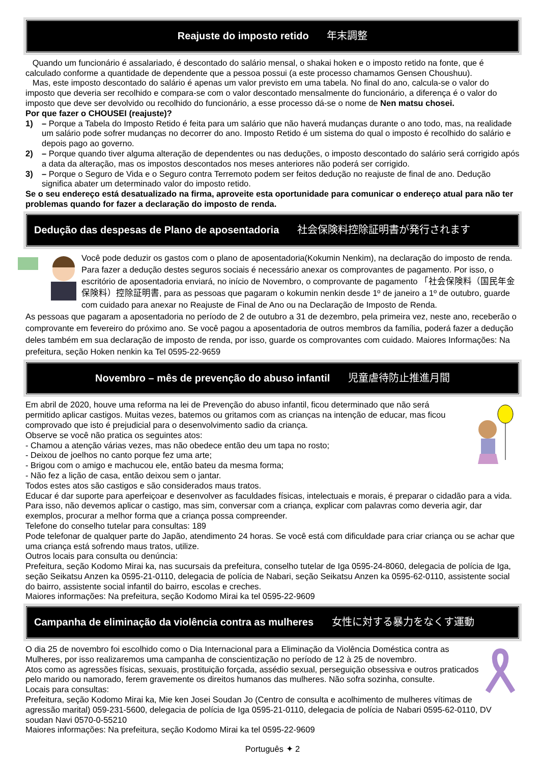Reajuste do imposto retido 年末調整
Quando um funcionário é assalariado, é descontado do salário mensal, o shakai hoken e o imposto retido na fonte, que é calculado conforme a quantidade de dependente que a pessoa possui (a este processo chamamos Gensen Choushuu).
Mas, este imposto descontado do salário é apenas um valor previsto em uma tabela. No final do ano, calcula-se o valor do imposto que deveria ser recolhido e compara-se com o valor descontado mensalmente do funcionário, a diferença é o valor do imposto que deve ser devolvido ou recolhido do funcionário, a esse processo dá-se o nome de Nen matsu chosei.
Por que fazer o CHOUSEI (reajuste)?
1) – Porque a Tabela do Imposto Retido é feita para um salário que não haverá mudanças durante o ano todo, mas, na realidade um salário pode sofrer mudanças no decorrer do ano. Imposto Retido é um sistema do qual o imposto é recolhido do salário e depois pago ao governo.
2) – Porque quando tiver alguma alteração de dependentes ou nas deduções, o imposto descontado do salário será corrigido após a data da alteração, mas os impostos descontados nos meses anteriores não poderá ser corrigido.
3) – Porque o Seguro de Vida e o Seguro contra Terremoto podem ser feitos dedução no reajuste de final de ano. Dedução significa abater um determinado valor do imposto retido.
Se o seu endereço está desatualizado na firma, aproveite esta oportunidade para comunicar o endereço atual para não ter problemas quando for fazer a declaração do imposto de renda.
Dedução das despesas de Plano de aposentadoria 社会保険料控除証明書が発行されます
Você pode deduzir os gastos com o plano de aposentadoria(Kokumin Nenkim), na declaração do imposto de renda.
Para fazer a dedução destes seguros sociais é necessário anexar os comprovantes de pagamento. Por isso, o escritório de aposentadoria enviará, no início de Novembro, o comprovante de pagamento 「社会保険料（国民年金保険料）控除証明書, para as pessoas que pagaram o kokumin nenkin desde 1º de janeiro a 1º de outubro, guarde com cuidado para anexar no Reajuste de Final de Ano ou na Declaração de Imposto de Renda.
As pessoas que pagaram a aposentadoria no período de 2 de outubro a 31 de dezembro, pela primeira vez, neste ano, receberão o comprovante em fevereiro do próximo ano. Se você pagou a aposentadoria de outros membros da família, poderá fazer a dedução deles também em sua declaração de imposto de renda, por isso, guarde os comprovantes com cuidado. Maiores Informações: Na prefeitura, seção Hoken nenkin ka Tel 0595-22-9659
Novembro – mês de prevenção do abuso infantil 児童虐待防止推進月間
Em abril de 2020, houve uma reforma na lei de Prevenção do abuso infantil, ficou determinado que não será permitido aplicar castigos. Muitas vezes, batemos ou gritamos com as crianças na intenção de educar, mas ficou comprovado que isto é prejudicial para o desenvolvimento sadio da criança.
Observe se você não pratica os seguintes atos:
- Chamou a atenção várias vezes, mas não obedece então deu um tapa no rosto;
- Deixou de joelhos no canto porque fez uma arte;
- Brigou com o amigo e machucou ele, então bateu da mesma forma;
- Não fez a lição de casa, então deixou sem o jantar.
Todos estes atos são castigos e são considerados maus tratos.
Educar é dar suporte para aperfeiçoar e desenvolver as faculdades físicas, intelectuais e morais, é preparar o cidadão para a vida. Para isso, não devemos aplicar o castigo, mas sim, conversar com a criança, explicar com palavras como deveria agir, dar exemplos, procurar a melhor forma que a criança possa compreender.
Telefone do conselho tutelar para consultas: 189
Pode telefonar de qualquer parte do Japão, atendimento 24 horas. Se você está com dificuldade para criar criança ou se achar que uma criança está sofrendo maus tratos, utilize.
Outros locais para consulta ou denúncia:
Prefeitura, seção Kodomo Mirai ka, nas sucursais da prefeitura, conselho tutelar de Iga 0595-24-8060, delegacia de polícia de Iga, seção Seikatsu Anzen ka 0595-21-0110, delegacia de polícia de Nabari, seção Seikatsu Anzen ka 0595-62-0110, assistente social do bairro, assistente social infantil do bairro, escolas e creches.
Maiores informações: Na prefeitura, seção Kodomo Mirai ka tel 0595-22-9609
Campanha de eliminação da violência contra as mulheres 女性に対する暴力をなくす運動
O dia 25 de novembro foi escolhido como o Dia Internacional para a Eliminação da Violência Doméstica contra as Mulheres, por isso realizaremos uma campanha de conscientização no período de 12 à 25 de novembro.
Atos como as agressões físicas, sexuais, prostituição forçada, assédio sexual, perseguição obsessiva e outros praticados pelo marido ou namorado, ferem gravemente os direitos humanos das mulheres. Não sofra sozinha, consulte.
Locais para consultas:
Prefeitura, seção Kodomo Mirai ka, Mie ken Josei Soudan Jo (Centro de consulta e acolhimento de mulheres vítimas de agressão marital) 059-231-5600, delegacia de polícia de Iga 0595-21-0110, delegacia de polícia de Nabari 0595-62-0110, DV soudan Navi 0570-0-55210
Maiores informações: Na prefeitura, seção Kodomo Mirai ka tel 0595-22-9609
Português ✦ 2